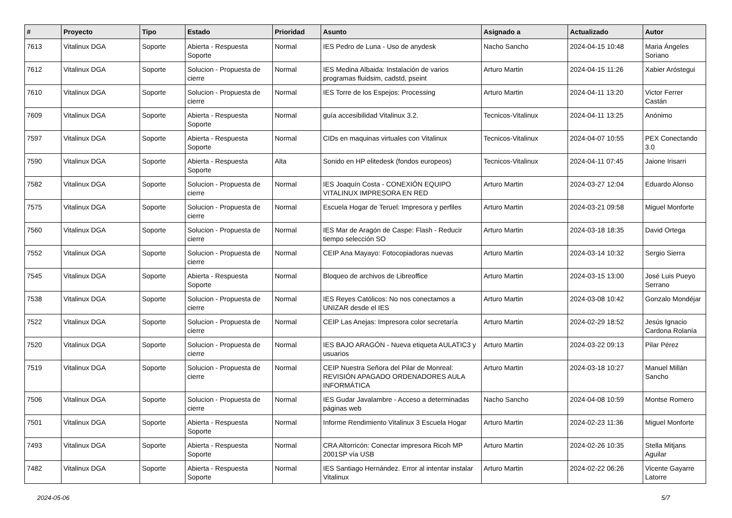| # | Proyecto | Tipo | Estado | Prioridad | Asunto | Asignado a | Actualizado | Autor |
| --- | --- | --- | --- | --- | --- | --- | --- | --- |
| 7613 | Vitalinux DGA | Soporte | Abierta - Respuesta Soporte | Normal | IES Pedro de Luna - Uso de anydesk | Nacho Sancho | 2024-04-15 10:48 | Maria Ángeles Soriano |
| 7612 | Vitalinux DGA | Soporte | Solucion - Propuesta de cierre | Normal | IES Medina Albaida: Instalación de varios programas fluidsim, cadstd, pseint | Arturo Martin | 2024-04-15 11:26 | Xabier Aróstegui |
| 7610 | Vitalinux DGA | Soporte | Solucion - Propuesta de cierre | Normal | IES Torre de los Espejos: Processing | Arturo Martin | 2024-04-11 13:20 | Victor Ferrer Castán |
| 7609 | Vitalinux DGA | Soporte | Abierta - Respuesta Soporte | Normal | guía accesibilidad Vitalinux 3.2. | Tecnicos-Vitalinux | 2024-04-11 13:25 | Anónimo |
| 7597 | Vitalinux DGA | Soporte | Abierta - Respuesta Soporte | Normal | CIDs en maquinas virtuales con Vitalinux | Tecnicos-Vitalinux | 2024-04-07 10:55 | PEX Conectando 3.0 |
| 7590 | Vitalinux DGA | Soporte | Abierta - Respuesta Soporte | Alta | Sonido en HP elitedesk (fondos europeos) | Tecnicos-Vitalinux | 2024-04-11 07:45 | Jaione Irisarri |
| 7582 | Vitalinux DGA | Soporte | Solucion - Propuesta de cierre | Normal | IES Joaquín Costa - CONEXIÓN EQUIPO VITALINUX IMPRESORA EN RED | Arturo Martin | 2024-03-27 12:04 | Eduardo Alonso |
| 7575 | Vitalinux DGA | Soporte | Solucion - Propuesta de cierre | Normal | Escuela Hogar de Teruel: Impresora y perfiles | Arturo Martin | 2024-03-21 09:58 | Miguel Monforte |
| 7560 | Vitalinux DGA | Soporte | Solucion - Propuesta de cierre | Normal | IES Mar de Aragón de Caspe: Flash - Reducir tiempo selección SO | Arturo Martin | 2024-03-18 18:35 | David Ortega |
| 7552 | Vitalinux DGA | Soporte | Solucion - Propuesta de cierre | Normal | CEIP Ana Mayayo: Fotocopiadoras nuevas | Arturo Martin | 2024-03-14 10:32 | Sergio Sierra |
| 7545 | Vitalinux DGA | Soporte | Abierta - Respuesta Soporte | Normal | Bloqueo de archivos de Libreoffice | Arturo Martin | 2024-03-15 13:00 | José Luis Pueyo Serrano |
| 7538 | Vitalinux DGA | Soporte | Solucion - Propuesta de cierre | Normal | IES Reyes Católicos: No nos conectamos a UNIZAR desde el IES | Arturo Martin | 2024-03-08 10:42 | Gonzalo Mondéjar |
| 7522 | Vitalinux DGA | Soporte | Solucion - Propuesta de cierre | Normal | CEIP Las Anejas: Impresora color secretaría | Arturo Martin | 2024-02-29 18:52 | Jesús Ignacio Cardona Rolanía |
| 7520 | Vitalinux DGA | Soporte | Solucion - Propuesta de cierre | Normal | IES BAJO ARAGÓN - Nueva etiqueta AULATIC3 y usuarios | Arturo Martin | 2024-03-22 09:13 | Pilar Pérez |
| 7519 | Vitalinux DGA | Soporte | Solucion - Propuesta de cierre | Normal | CEIP Nuestra Señora del Pilar de Monreal: REVISIÓN APAGADO ORDENADORES AULA INFORMÁTICA | Arturo Martin | 2024-03-18 10:27 | Manuel Millán Sancho |
| 7506 | Vitalinux DGA | Soporte | Solucion - Propuesta de cierre | Normal | IES Gudar Javalambre - Acceso a determinadas páginas web | Nacho Sancho | 2024-04-08 10:59 | Montse Romero |
| 7501 | Vitalinux DGA | Soporte | Abierta - Respuesta Soporte | Normal | Informe Rendimiento Vitalinux 3 Escuela Hogar | Arturo Martin | 2024-02-23 11:36 | Miguel Monforte |
| 7493 | Vitalinux DGA | Soporte | Abierta - Respuesta Soporte | Normal | CRA Altorricón: Conectar impresora Ricoh MP 2001SP vía USB | Arturo Martin | 2024-02-26 10:35 | Stella Mitjans Aguilar |
| 7482 | Vitalinux DGA | Soporte | Abierta - Respuesta Soporte | Normal | IES Santiago Hernández. Error al intentar instalar Vitalinux | Arturo Martin | 2024-02-22 06:26 | Vicente Gayarre Latorre |
2024-05-06 5/7